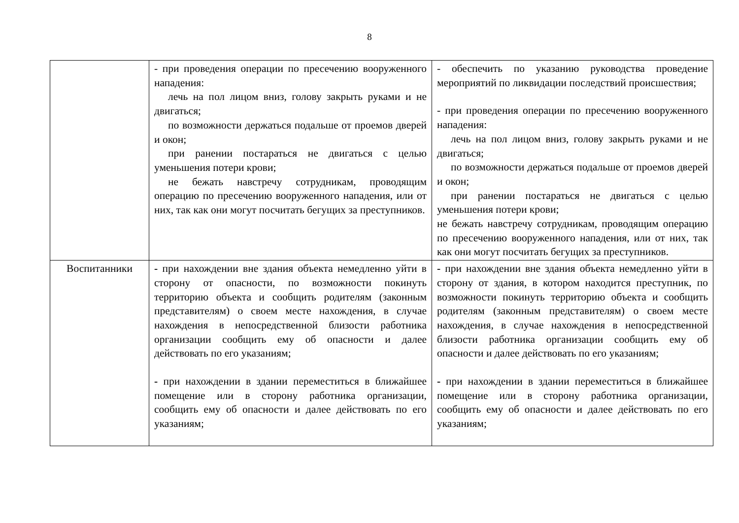8
| | - при проведения операции по пресечению вооруженного нападения: лечь на пол лицом вниз, голову закрыть руками и не двигаться; по возможности держаться подальше от проемов дверей и окон; при ранении постараться не двигаться с целью уменьшения потери крови; не бежать навстречу сотрудникам, проводящим операцию по пресечению вооруженного нападения, или от них, так как они могут посчитать бегущих за преступников. | - обеспечить по указанию руководства проведение мероприятий по ликвидации последствий происшествия; - при проведения операции по пресечению вооруженного нападения: лечь на пол лицом вниз, голову закрыть руками и не двигаться; по возможности держаться подальше от проемов дверей и окон; при ранении постараться не двигаться с целью уменьшения потери крови; не бежать навстречу сотрудникам, проводящим операцию по пресечению вооруженного нападения, или от них, так как они могут посчитать бегущих за преступников. |
| Воспитанники | - при нахождении вне здания объекта немедленно уйти в сторону от опасности, по возможности покинуть территорию объекта и сообщить родителям (законным представителям) о своем месте нахождения, в случае нахождения в непосредственной близости работника организации сообщить ему об опасности и далее действовать по его указаниям; - при нахождении в здании переместиться в ближайшее помещение или в сторону работника организации, сообщить ему об опасности и далее действовать по его указаниям; | - при нахождении вне здания объекта немедленно уйти в сторону от здания, в котором находится преступник, по возможности покинуть территорию объекта и сообщить родителям (законным представителям) о своем месте нахождения, в случае нахождения в непосредственной близости работника организации сообщить ему об опасности и далее действовать по его указаниям; - при нахождении в здании переместиться в ближайшее помещение или в сторону работника организации, сообщить ему об опасности и далее действовать по его указаниям; |